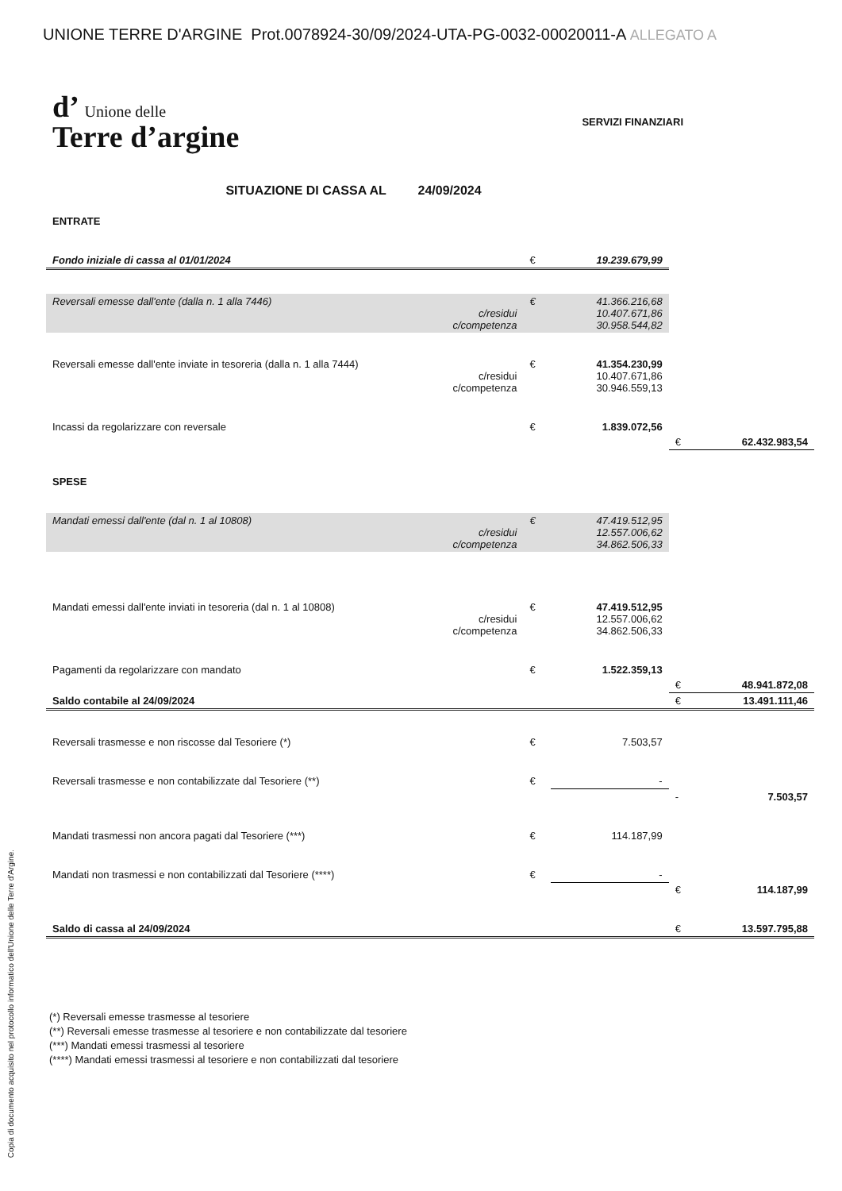Copia di documento acquisito nel protocollo informatico dell'Unione delle Terre d'Argine.
UNIONE TERRE D'ARGINE Prot.0078924-30/09/2024-UTA-PG-0032-00020011-A ALLEGATO A
d’ Unione delle
Terre d’argine
SERVIZI FINANZIARI
SITUAZIONE DI CASSA AL 24/09/2024
| ENTRATE | | | | |
| Fondo iniziale di cassa al 01/01/2024 | € | 19.239.679,99 | | |
| Reversali emesse dall'ente (dalla n. 1 alla 7446) c/residui c/competenza | € | 41.366.216,68 10.407.671,86 30.958.544,82 | | |
| Reversali emesse dall'ente inviate in tesoreria (dalla n. 1 alla 7444) c/residui c/competenza | € | 41.354.230,99 10.407.671,86 30.946.559,13 | | |
| Incassi da regolarizzare con reversale | € | 1.839.072,56 | | |
| | | | € | 62.432.983,54 |
| SPESE | | | | |
| Mandati emessi dall'ente (dal n. 1 al 10808) c/residui c/competenza | € | 47.419.512,95 12.557.006,62 34.862.506,33 | | |
| Mandati emessi dall'ente inviati in tesoreria (dal n. 1 al 10808) c/residui c/competenza | € | 47.419.512,95 12.557.006,62 34.862.506,33 | | |
| Pagamenti da regolarizzare con mandato | € | 1.522.359,13 | | |
| | | | € | 48.941.872,08 |
| Saldo contabile al 24/09/2024 | | | € | 13.491.111,46 |
| Reversali trasmesse e non riscosse dal Tesoriere (*) | € | 7.503,57 | | |
| Reversali trasmesse e non contabilizzate dal Tesoriere (**) | € | - | | |
| | | | - | 7.503,57 |
| Mandati trasmessi non ancora pagati dal Tesoriere (***) | € | 114.187,99 | | |
| Mandati non trasmessi e non contabilizzati dal Tesoriere (****) | € | - | | |
| | | | € | 114.187,99 |
| Saldo di cassa al 24/09/2024 | | | € | 13.597.795,88 |
(*) Reversali emesse trasmesse al tesoriere
(**) Reversali emesse trasmesse al tesoriere e non contabilizzate dal tesoriere
(***) Mandati emessi trasmessi al tesoriere
(****) Mandati emessi trasmessi al tesoriere e non contabilizzati dal tesoriere